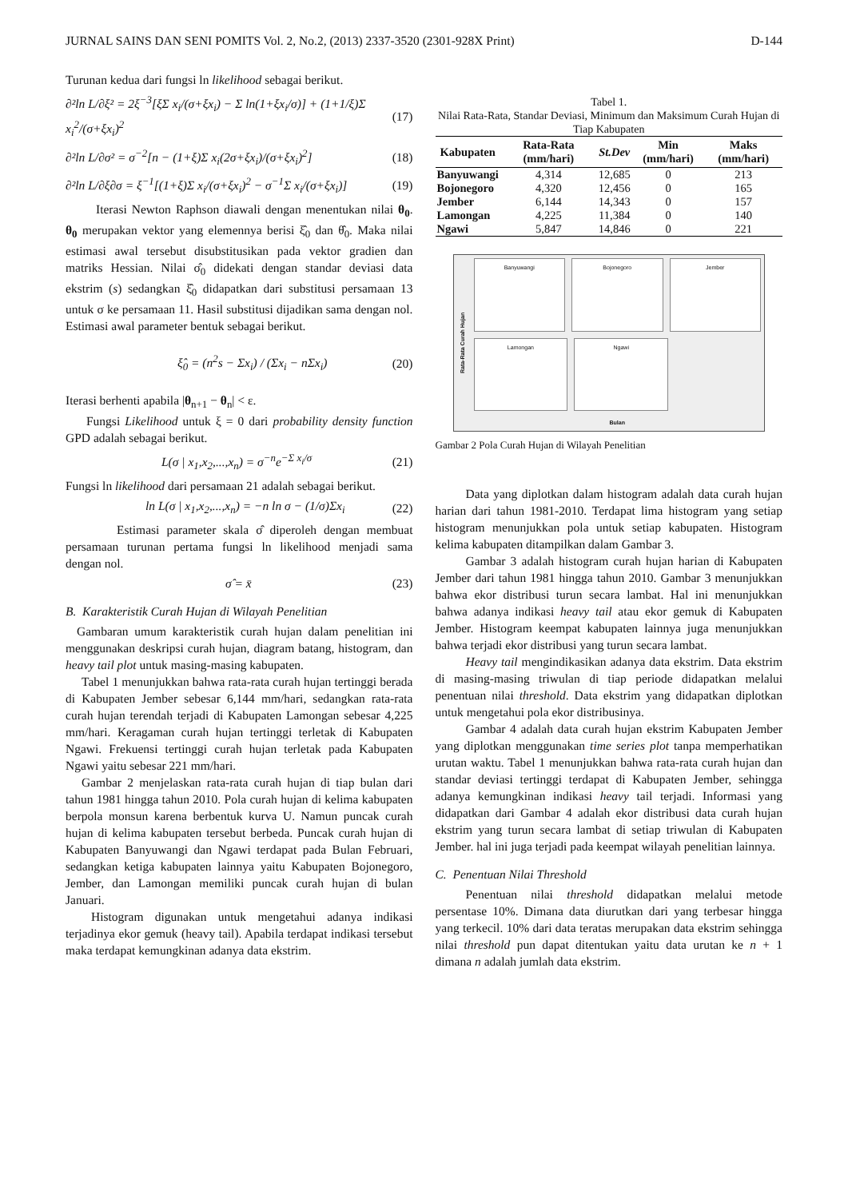JURNAL SAINS DAN SENI POMITS Vol. 2, No.2, (2013) 2337-3520 (2301-928X Print) D-144
Turunan kedua dari fungsi ln likelihood sebagai berikut.
∂²ln L/∂ξ² = 2ξ<sup>−3</sup>[ξΣ x<sub>i</sub>/(σ+ξx<sub>i</sub>) − Σ ln(1+ξx<sub>i</sub>/σ)] + (1+1/ξ)Σ x<sub>i</sub><sup>2</sup>/(σ+ξx<sub>i</sub>)<sup>2</sup> (17)
∂²ln L/∂σ² = σ<sup>−2</sup>[n − (1+ξ)Σ x<sub>i</sub>(2σ+ξx<sub>i</sub>)/(σ+ξx<sub>i</sub>)<sup>2</sup>] (18)
∂²ln L/∂ξ∂σ = ξ<sup>−1</sup>[(1+ξ)Σ x<sub>i</sub>/(σ+ξx<sub>i</sub>)<sup>2</sup> − σ<sup>−1</sup>Σ x<sub>i</sub>/(σ+ξx<sub>i</sub>)] (19)
Iterasi Newton Raphson diawali dengan menentukan nilai θ<sub>0</sub>. θ<sub>0</sub> merupakan vektor yang elemennya berisi ξ̂<sub>0</sub> dan θ̂<sub>0</sub>. Maka nilai estimasi awal tersebut disubstitusikan pada vektor gradien dan matriks Hessian. Nilai σ̂<sub>0</sub> didekati dengan standar deviasi data ekstrim (s) sedangkan ξ̂<sub>0</sub> didapatkan dari substitusi persamaan 13 untuk σ ke persamaan 11. Hasil substitusi dijadikan sama dengan nol. Estimasi awal parameter bentuk sebagai berikut.
ξ̂<sub>0</sub> = (n<sup>2</sup>s − Σx<sub>i</sub>) / (Σx<sub>i</sub> − nΣx<sub>i</sub>) (20)
Iterasi berhenti apabila |θ<sub>n+1</sub> − θ<sub>n</sub>| < ε.
Fungsi Likelihood untuk ξ = 0 dari probability density function GPD adalah sebagai berikut.
L(σ | x<sub>1</sub>,x<sub>2</sub>,...,x<sub>n</sub>) = σ<sup>−n</sup>e<sup>−Σ x<sub>i</sub>/σ</sup> (21)
Fungsi ln likelihood dari persamaan 21 adalah sebagai berikut.
ln L(σ | x<sub>1</sub>,x<sub>2</sub>,...,x<sub>n</sub>) = −n ln σ − (1/σ)Σx<sub>i</sub> (22)
Estimasi parameter skala σ̂ diperoleh dengan membuat persamaan turunan pertama fungsi ln likelihood menjadi sama dengan nol.
σ̂ = x̄ (23)
B. Karakteristik Curah Hujan di Wilayah Penelitian
Gambaran umum karakteristik curah hujan dalam penelitian ini menggunakan deskripsi curah hujan, diagram batang, histogram, dan heavy tail plot untuk masing-masing kabupaten.
Tabel 1 menunjukkan bahwa rata-rata curah hujan tertinggi berada di Kabupaten Jember sebesar 6,144 mm/hari, sedangkan rata-rata curah hujan terendah terjadi di Kabupaten Lamongan sebesar 4,225 mm/hari. Keragaman curah hujan tertinggi terletak di Kabupaten Ngawi. Frekuensi tertinggi curah hujan terletak pada Kabupaten Ngawi yaitu sebesar 221 mm/hari.
Gambar 2 menjelaskan rata-rata curah hujan di tiap bulan dari tahun 1981 hingga tahun 2010. Pola curah hujan di kelima kabupaten berpola monsun karena berbentuk kurva U. Namun puncak curah hujan di kelima kabupaten tersebut berbeda. Puncak curah hujan di Kabupaten Banyuwangi dan Ngawi terdapat pada Bulan Februari, sedangkan ketiga kabupaten lainnya yaitu Kabupaten Bojonegoro, Jember, dan Lamongan memiliki puncak curah hujan di bulan Januari.
Histogram digunakan untuk mengetahui adanya indikasi terjadinya ekor gemuk (heavy tail). Apabila terdapat indikasi tersebut maka terdapat kemungkinan adanya data ekstrim.
Tabel 1.
Nilai Rata-Rata, Standar Deviasi, Minimum dan Maksimum Curah Hujan di Tiap Kabupaten
| Kabupaten | Rata-Rata (mm/hari) | St.Dev | Min (mm/hari) | Maks (mm/hari) |
| --- | --- | --- | --- | --- |
| Banyuwangi | 4,314 | 12,685 | 0 | 213 |
| Bojonegoro | 4,320 | 12,456 | 0 | 165 |
| Jember | 6,144 | 14,343 | 0 | 157 |
| Lamongan | 4,225 | 11,384 | 0 | 140 |
| Ngawi | 5,847 | 14,846 | 0 | 221 |
Rata-Rata Curah Hujan
Banyuwangi Bojonegoro Jember
Lamongan Ngawi
Bulan
Gambar 2 Pola Curah Hujan di Wilayah Penelitian
Data yang diplotkan dalam histogram adalah data curah hujan harian dari tahun 1981-2010. Terdapat lima histogram yang setiap histogram menunjukkan pola untuk setiap kabupaten. Histogram kelima kabupaten ditampilkan dalam Gambar 3.
Gambar 3 adalah histogram curah hujan harian di Kabupaten Jember dari tahun 1981 hingga tahun 2010. Gambar 3 menunjukkan bahwa ekor distribusi turun secara lambat. Hal ini menunjukkan bahwa adanya indikasi heavy tail atau ekor gemuk di Kabupaten Jember. Histogram keempat kabupaten lainnya juga menunjukkan bahwa terjadi ekor distribusi yang turun secara lambat.
Heavy tail mengindikasikan adanya data ekstrim. Data ekstrim di masing-masing triwulan di tiap periode didapatkan melalui penentuan nilai threshold. Data ekstrim yang didapatkan diplotkan untuk mengetahui pola ekor distribusinya.
Gambar 4 adalah data curah hujan ekstrim Kabupaten Jember yang diplotkan menggunakan time series plot tanpa memperhatikan urutan waktu. Tabel 1 menunjukkan bahwa rata-rata curah hujan dan standar deviasi tertinggi terdapat di Kabupaten Jember, sehingga adanya kemungkinan indikasi heavy tail terjadi. Informasi yang didapatkan dari Gambar 4 adalah ekor distribusi data curah hujan ekstrim yang turun secara lambat di setiap triwulan di Kabupaten Jember. hal ini juga terjadi pada keempat wilayah penelitian lainnya.
C. Penentuan Nilai Threshold
Penentuan nilai threshold didapatkan melalui metode persentase 10%. Dimana data diurutkan dari yang terbesar hingga yang terkecil. 10% dari data teratas merupakan data ekstrim sehingga nilai threshold pun dapat ditentukan yaitu data urutan ke n + 1 dimana n adalah jumlah data ekstrim.